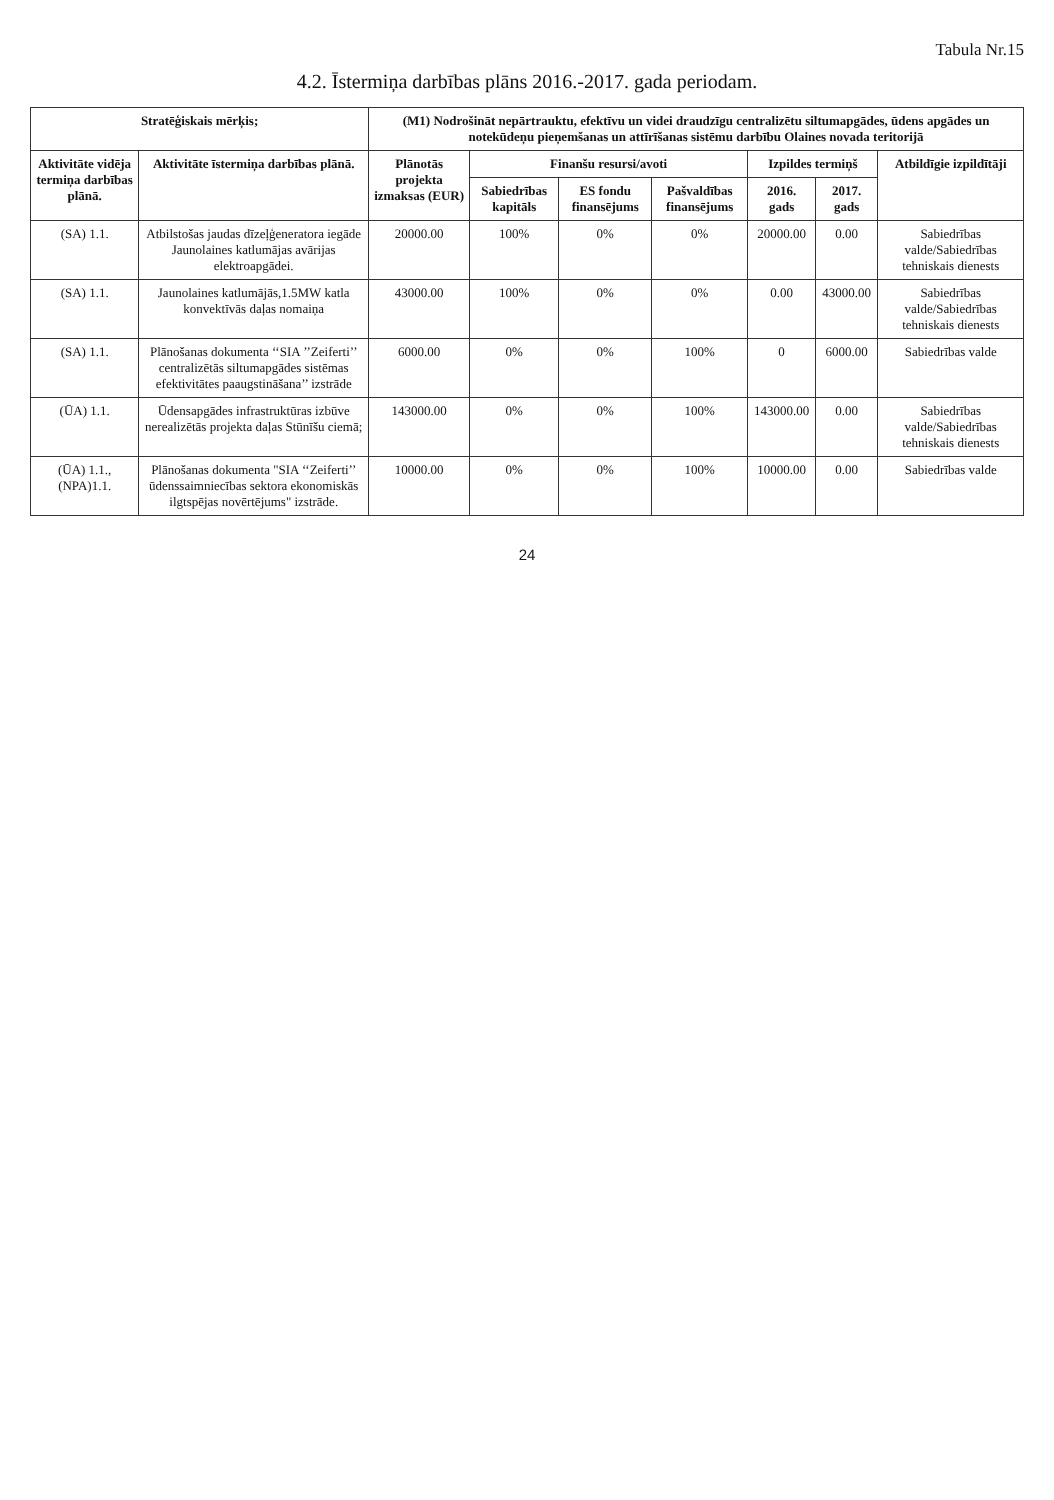Tabula Nr.15
4.2. Īstermiņa darbības plāns 2016.-2017. gada periodam.
| Stratēģiskais mērķis; | | (M1) Nodrošināt nepārtrauktu, efektīvu un videi draudzīgu centralizētu siltumapgādes, ūdens apgādes un notekūdeņu pieņemšanas un attīrīšanas sistēmu darbību Olaines novada teritorijā | | | | | | |
| --- | --- | --- | --- | --- | --- | --- | --- | --- |
| Aktivitāte vidēja termiņa darbības plānā. | Aktivitāte īstermiņa darbības plānā. | Plānotās projekta izmaksas (EUR) | Finanšu resursi/avoti | | | Izpildes termiņš | | Atbildīgie izpildītāji |
| | | | Sabiedrības kapitāls | ES fondu finansējums | Pašvaldības finansējums | 2016. gads | 2017. gads | |
| (SA) 1.1. | Atbilstošas jaudas dīzeļģeneratora iegāde Jaunolaines katlumājas avārijas elektroapgādei. | 20000.00 | 100% | 0% | 0% | 20000.00 | 0.00 | Sabiedrības valde/Sabiedrības tehniskais dienests |
| (SA) 1.1. | Jaunolaines katlumājās,1.5MW katla konvektīvās daļas nomaiņa | 43000.00 | 100% | 0% | 0% | 0.00 | 43000.00 | Sabiedrības valde/Sabiedrības tehniskais dienests |
| (SA) 1.1. | Plānošanas dokumenta ‘‘SIA ’’Zeiferti’’ centralizētās siltumapgādes sistēmas efektivitātes paaugstināšana’’ izstrāde | 6000.00 | 0% | 0% | 100% | 0 | 6000.00 | Sabiedrības valde |
| (ŪA) 1.1. | Ūdensapgādes infrastruktūras izbūve nerealizētās projekta daļas Stūnīšu ciemā; | 143000.00 | 0% | 0% | 100% | 143000.00 | 0.00 | Sabiedrības valde/Sabiedrības tehniskais dienests |
| (ŪA) 1.1., (NPA)1.1. | Plānošanas dokumenta "SIA ‘‘Zeiferti’’ ūdenssaimniecības sektora ekonomiskās ilgtspējas novērtējums" izstrāde. | 10000.00 | 0% | 0% | 100% | 10000.00 | 0.00 | Sabiedrības valde |
24